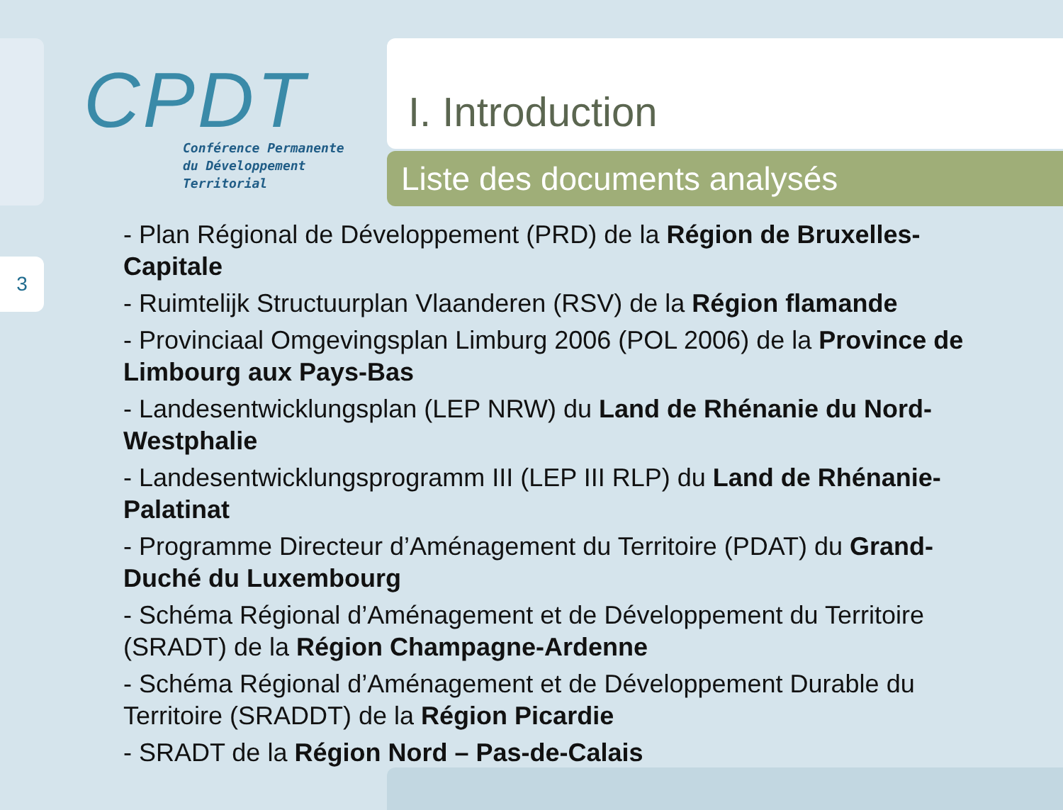3
CPDT
Conférence Permanente
du Développement
Territorial
I. Introduction
Liste des documents analysés
- Plan Régional de Développement (PRD) de la Région de Bruxelles-Capitale
- Ruimtelijk Structuurplan Vlaanderen (RSV) de la Région flamande
- Provinciaal Omgevingsplan Limburg 2006 (POL 2006) de la Province de Limbourg aux Pays-Bas
- Landesentwicklungsplan (LEP NRW) du Land de Rhénanie du Nord-Westphalie
- Landesentwicklungsprogramm III (LEP III RLP) du Land de Rhénanie-Palatinat
- Programme Directeur d’Aménagement du Territoire (PDAT) du Grand-Duché du Luxembourg
- Schéma Régional d’Aménagement et de Développement du Territoire (SRADT) de la Région Champagne-Ardenne
- Schéma Régional d’Aménagement et de Développement Durable du Territoire (SRADDT) de la Région Picardie
- SRADT de la Région Nord – Pas-de-Calais